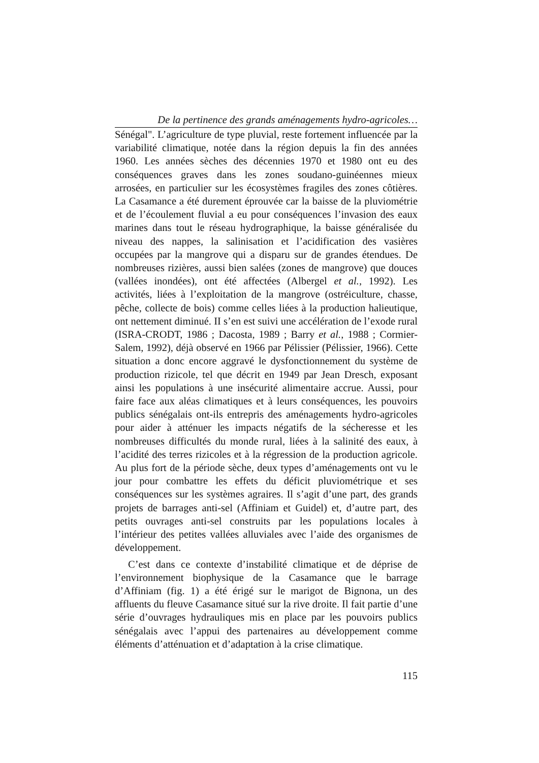De la pertinence des grands aménagements hydro-agricoles…
Sénégal". L’agriculture de type pluvial, reste fortement influencée par la variabilité climatique, notée dans la région depuis la fin des années 1960. Les années sèches des décennies 1970 et 1980 ont eu des conséquences graves dans les zones soudano-guinéennes mieux arrosées, en particulier sur les écosystèmes fragiles des zones côtières. La Casamance a été durement éprouvée car la baisse de la pluviométrie et de l’écoulement fluvial a eu pour conséquences l’invasion des eaux marines dans tout le réseau hydrographique, la baisse généralisée du niveau des nappes, la salinisation et l’acidification des vasières occupées par la mangrove qui a disparu sur de grandes étendues. De nombreuses rizières, aussi bien salées (zones de mangrove) que douces (vallées inondées), ont été affectées (Albergel et al., 1992). Les activités, liées à l’exploitation de la mangrove (ostréiculture, chasse, pêche, collecte de bois) comme celles liées à la production halieutique, ont nettement diminué. II s’en est suivi une accélération de l’exode rural (ISRA-CRODT, 1986 ; Dacosta, 1989 ; Barry et al., 1988 ; Cormier-Salem, 1992), déjà observé en 1966 par Pélissier (Pélissier, 1966). Cette situation a donc encore aggravé le dysfonctionnement du système de production rizicole, tel que décrit en 1949 par Jean Dresch, exposant ainsi les populations à une insécurité alimentaire accrue. Aussi, pour faire face aux aléas climatiques et à leurs conséquences, les pouvoirs publics sénégalais ont-ils entrepris des aménagements hydro-agricoles pour aider à atténuer les impacts négatifs de la sécheresse et les nombreuses difficultés du monde rural, liées à la salinité des eaux, à l’acidité des terres rizicoles et à la régression de la production agricole. Au plus fort de la période sèche, deux types d’aménagements ont vu le jour pour combattre les effets du déficit pluviométrique et ses conséquences sur les systèmes agraires. Il s’agit d’une part, des grands projets de barrages anti-sel (Affiniam et Guidel) et, d’autre part, des petits ouvrages anti-sel construits par les populations locales à l’intérieur des petites vallées alluviales avec l’aide des organismes de développement.
C’est dans ce contexte d’instabilité climatique et de déprise de l’environnement biophysique de la Casamance que le barrage d’Affiniam (fig. 1) a été érigé sur le marigot de Bignona, un des affluents du fleuve Casamance situé sur la rive droite. Il fait partie d’une série d’ouvrages hydrauliques mis en place par les pouvoirs publics sénégalais avec l’appui des partenaires au développement comme éléments d’atténuation et d’adaptation à la crise climatique.
115